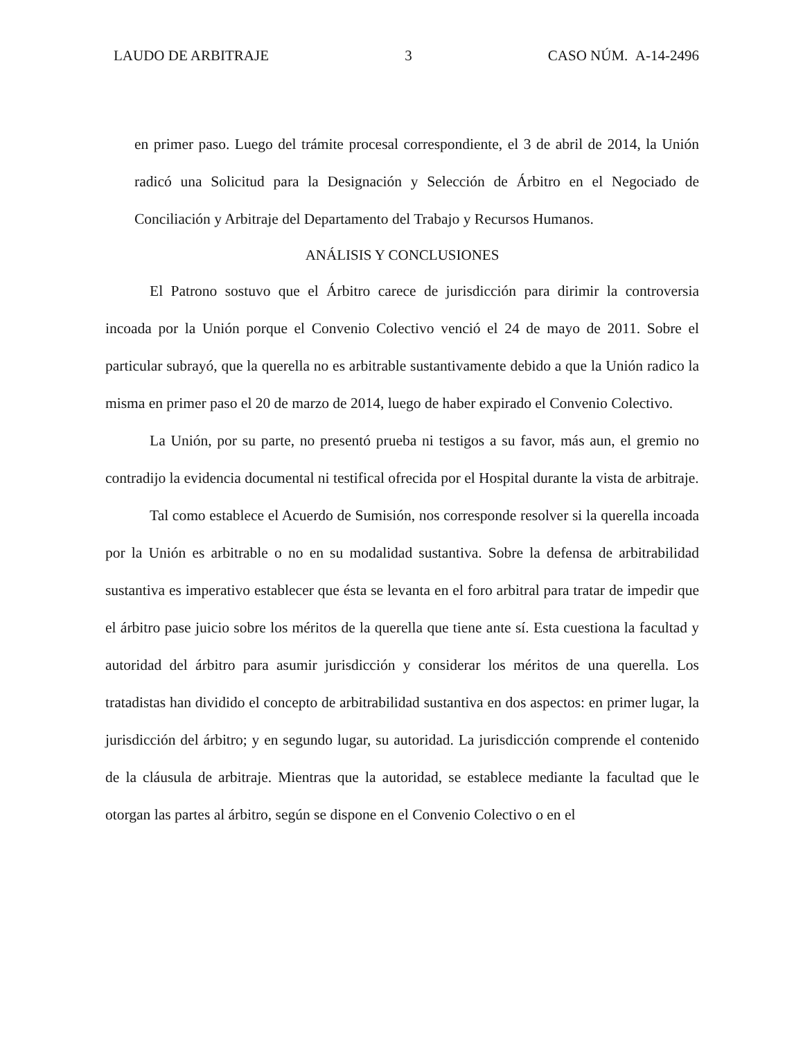LAUDO DE ARBITRAJE 3 CASO NÚM. A-14-2496
en primer paso. Luego del trámite procesal correspondiente, el 3 de abril de 2014, la Unión radicó una Solicitud para la Designación y Selección de Árbitro en el Negociado de Conciliación y Arbitraje del Departamento del Trabajo y Recursos Humanos.
ANÁLISIS Y CONCLUSIONES
El Patrono sostuvo que el Árbitro carece de jurisdicción para dirimir la controversia incoada por la Unión porque el Convenio Colectivo venció el 24 de mayo de 2011. Sobre el particular subrayó, que la querella no es arbitrable sustantivamente debido a que la Unión radico la misma en primer paso el 20 de marzo de 2014, luego de haber expirado el Convenio Colectivo.
La Unión, por su parte, no presentó prueba ni testigos a su favor, más aun, el gremio no contradijo la evidencia documental ni testifical ofrecida por el Hospital durante la vista de arbitraje.
Tal como establece el Acuerdo de Sumisión, nos corresponde resolver si la querella incoada por la Unión es arbitrable o no en su modalidad sustantiva. Sobre la defensa de arbitrabilidad sustantiva es imperativo establecer que ésta se levanta en el foro arbitral para tratar de impedir que el árbitro pase juicio sobre los méritos de la querella que tiene ante sí. Esta cuestiona la facultad y autoridad del árbitro para asumir jurisdicción y considerar los méritos de una querella. Los tratadistas han dividido el concepto de arbitrabilidad sustantiva en dos aspectos: en primer lugar, la jurisdicción del árbitro; y en segundo lugar, su autoridad. La jurisdicción comprende el contenido de la cláusula de arbitraje. Mientras que la autoridad, se establece mediante la facultad que le otorgan las partes al árbitro, según se dispone en el Convenio Colectivo o en el